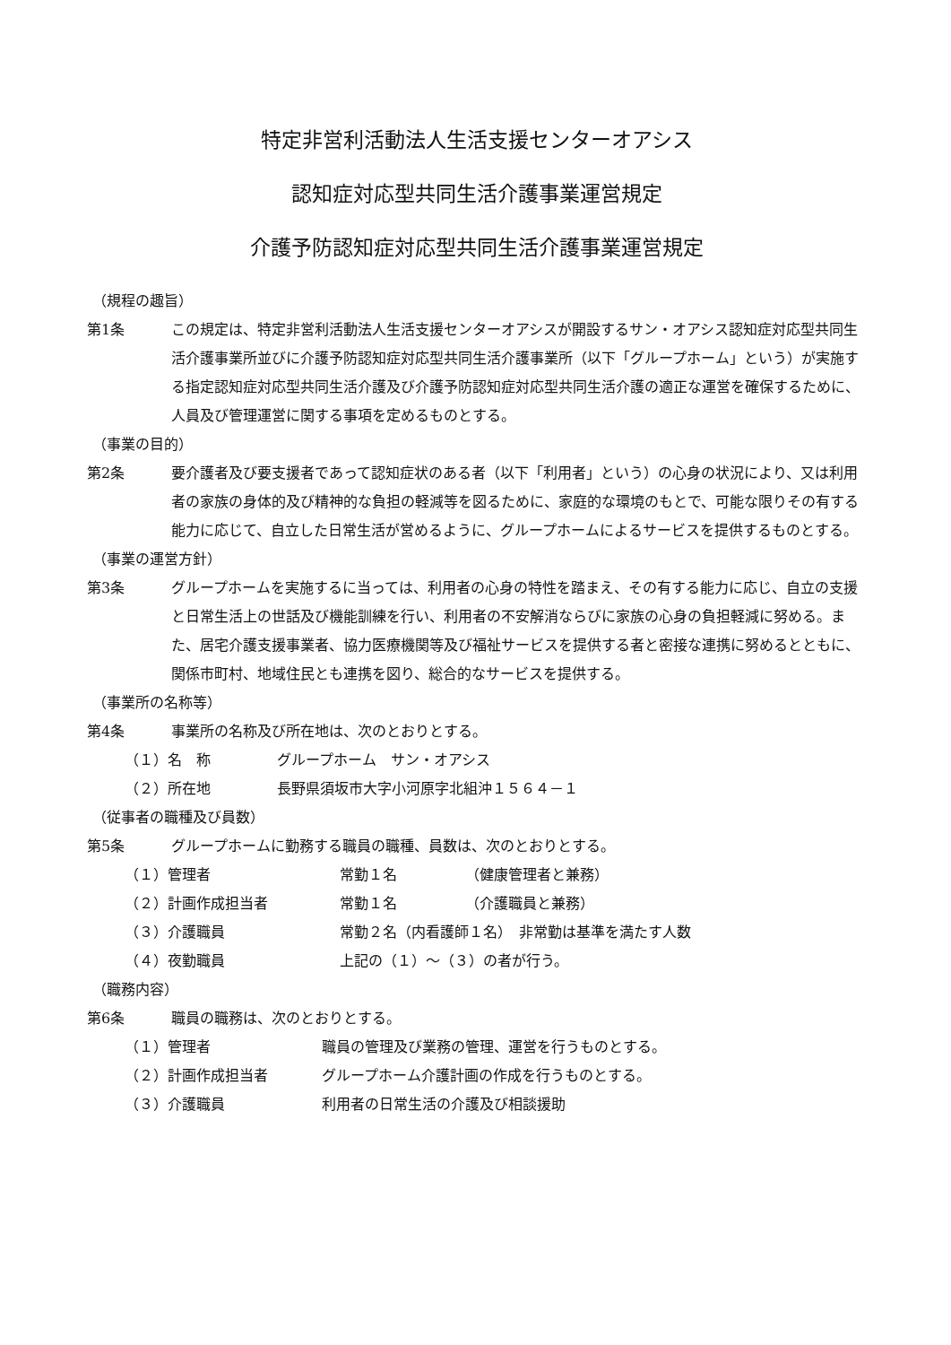特定非営利活動法人生活支援センターオアシス
認知症対応型共同生活介護事業運営規定
介護予防認知症対応型共同生活介護事業運営規定
（規程の趣旨）
第1条 この規定は、特定非営利活動法人生活支援センターオアシスが開設するサン・オアシス認知症対応型共同生活介護事業所並びに介護予防認知症対応型共同生活介護事業所（以下「グループホーム」という）が実施する指定認知症対応型共同生活介護及び介護予防認知症対応型共同生活介護の適正な運営を確保するために、人員及び管理運営に関する事項を定めるものとする。
（事業の目的）
第2条 要介護者及び要支援者であって認知症状のある者（以下「利用者」という）の心身の状況により、又は利用者の家族の身体的及び精神的な負担の軽減等を図るために、家庭的な環境のもとで、可能な限りその有する能力に応じて、自立した日常生活が営めるように、グループホームによるサービスを提供するものとする。
（事業の運営方針）
第3条 グループホームを実施するに当っては、利用者の心身の特性を踏まえ、その有する能力に応じ、自立の支援と日常生活上の世話及び機能訓練を行い、利用者の不安解消ならびに家族の心身の負担軽減に努める。また、居宅介護支援事業者、協力医療機関等及び福祉サービスを提供する者と密接な連携に努めるとともに、関係市町村、地域住民とも連携を図り、総合的なサービスを提供する。
（事業所の名称等）
第4条 事業所の名称及び所在地は、次のとおりとする。
（１）名　称 グループホーム　サン・オアシス
（２）所在地 長野県須坂市大字小河原字北組沖１５６４－１
（従事者の職種及び員数）
第5条 グループホームに勤務する職員の職種、員数は、次のとおりとする。
（１）管理者 常勤１名 （健康管理者と兼務）
（２）計画作成担当者 常勤１名 （介護職員と兼務）
（３）介護職員 常勤２名（内看護師１名）　非常勤は基準を満たす人数
（４）夜勤職員 上記の（１）～（３）の者が行う。
（職務内容）
第6条 職員の職務は、次のとおりとする。
（１）管理者 職員の管理及び業務の管理、運営を行うものとする。
（２）計画作成担当者 グループホーム介護計画の作成を行うものとする。
（３）介護職員 利用者の日常生活の介護及び相談援助